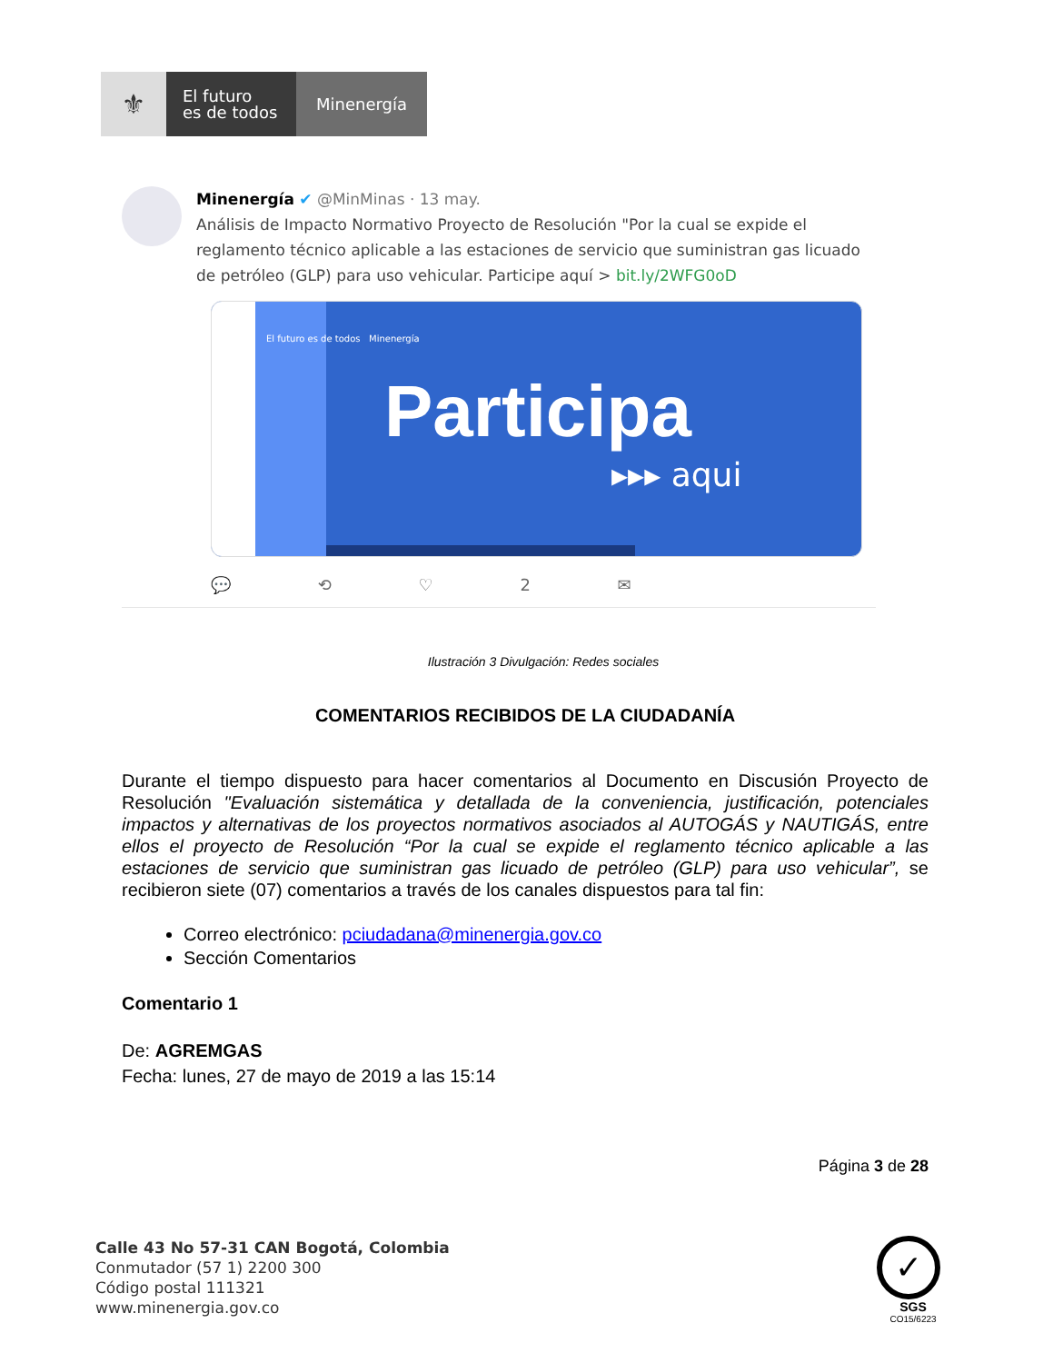⚜
El futuro
es de todos
Minenergía
Minenergía ✔ @MinMinas · 13 may.
Análisis de Impacto Normativo Proyecto de Resolución "Por la cual se expide el reglamento técnico aplicable a las estaciones de servicio que suministran gas licuado de petróleo (GLP) para uso vehicular. Participe aquí > bit.ly/2WFG0oD
El futuro es de todos Minenergía
Participa
▸▸▸ aqui
💬 ⟲ ♡ 2 ✉
Ilustración 3 Divulgación: Redes sociales
COMENTARIOS RECIBIDOS DE LA CIUDADANÍA
Durante el tiempo dispuesto para hacer comentarios al Documento en Discusión Proyecto de Resolución "Evaluación sistemática y detallada de la conveniencia, justificación, potenciales impactos y alternativas de los proyectos normativos asociados al AUTOGÁS y NAUTIGÁS, entre ellos el proyecto de Resolución “Por la cual se expide el reglamento técnico aplicable a las estaciones de servicio que suministran gas licuado de petróleo (GLP) para uso vehicular”, se recibieron siete (07) comentarios a través de los canales dispuestos para tal fin:
Correo electrónico: pciudadana@minenergia.gov.co
Sección Comentarios
Comentario 1
De: AGREMGAS
Fecha: lunes, 27 de mayo de 2019 a las 15:14
Página 3 de 28
Calle 43 No 57-31 CAN Bogotá, Colombia
Conmutador (57 1) 2200 300
Código postal 111321
www.minenergia.gov.co
✓
SGS
CO15/6223